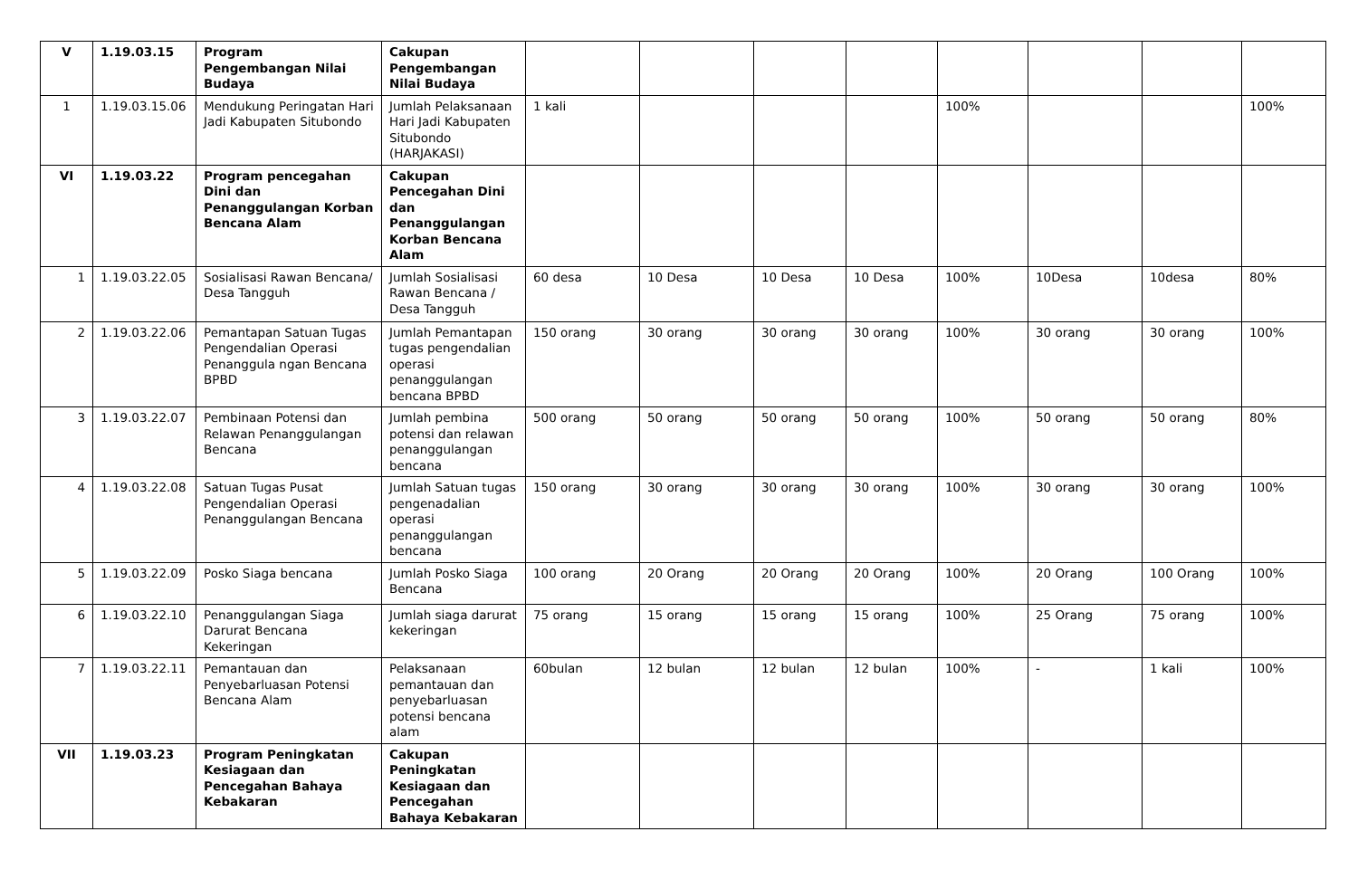| V | 1.19.03.15 | Program Pengembangan Nilai Budaya | Cakupan Pengembangan Nilai Budaya | | | | | | | | |
| 1 | 1.19.03.15.06 | Mendukung Peringatan Hari Jadi Kabupaten Situbondo | Jumlah Pelaksanaan Hari Jadi Kabupaten Situbondo (HARJAKASI) | 1 kali | | | | 100% | | | 100% |
| VI | 1.19.03.22 | Program pencegahan Dini dan Penanggulangan Korban Bencana Alam | Cakupan Pencegahan Dini dan Penanggulangan Korban Bencana Alam | | | | | | | | |
| 1 | 1.19.03.22.05 | Sosialisasi Rawan Bencana/ Desa Tangguh | Jumlah Sosialisasi Rawan Bencana / Desa Tangguh | 60 desa | 10 Desa | 10 Desa | 10 Desa | 100% | 10Desa | 10desa | 80% |
| 2 | 1.19.03.22.06 | Pemantapan Satuan Tugas Pengendalian Operasi Penanggula ngan Bencana BPBD | Jumlah Pemantapan tugas pengendalian operasi penanggulangan bencana BPBD | 150 orang | 30 orang | 30 orang | 30 orang | 100% | 30 orang | 30 orang | 100% |
| 3 | 1.19.03.22.07 | Pembinaan Potensi dan Relawan Penanggulangan Bencana | Jumlah pembina potensi dan relawan penanggulangan bencana | 500 orang | 50 orang | 50 orang | 50 orang | 100% | 50 orang | 50 orang | 80% |
| 4 | 1.19.03.22.08 | Satuan Tugas Pusat Pengendalian Operasi Penanggulangan Bencana | Jumlah Satuan tugas pengenadalian operasi penanggulangan bencana | 150 orang | 30 orang | 30 orang | 30 orang | 100% | 30 orang | 30 orang | 100% |
| 5 | 1.19.03.22.09 | Posko Siaga bencana | Jumlah Posko Siaga Bencana | 100 orang | 20 Orang | 20 Orang | 20 Orang | 100% | 20 Orang | 100 Orang | 100% |
| 6 | 1.19.03.22.10 | Penanggulangan Siaga Darurat Bencana Kekeringan | Jumlah siaga darurat kekeringan | 75 orang | 15 orang | 15 orang | 15 orang | 100% | 25 Orang | 75 orang | 100% |
| 7 | 1.19.03.22.11 | Pemantauan dan Penyebarluasan Potensi Bencana Alam | Pelaksanaan pemantauan dan penyebarluasan potensi bencana alam | 60bulan | 12 bulan | 12 bulan | 12 bulan | 100% | - | 1 kali | 100% |
| VII | 1.19.03.23 | Program Peningkatan Kesiagaan dan Pencegahan Bahaya Kebakaran | Cakupan Peningkatan Kesiagaan dan Pencegahan Bahaya Kebakaran | | | | | | | | |